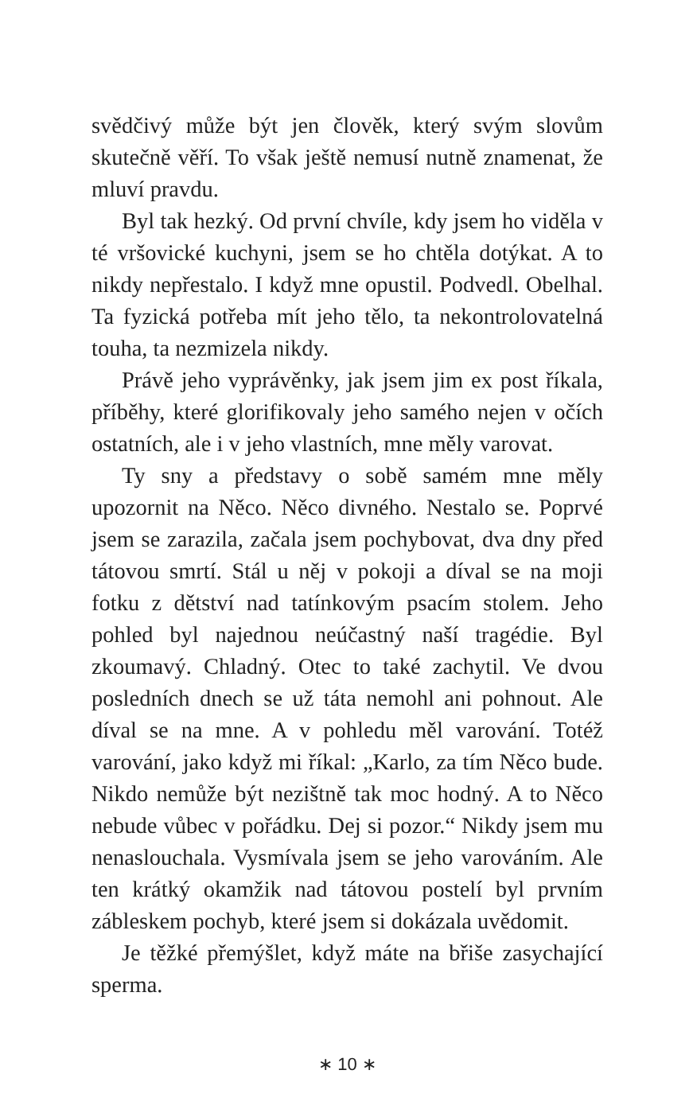svědčivý může být jen člověk, který svým slovům skutečně věří. To však ještě nemusí nutně znamenat, že mluví pravdu.
Byl tak hezký. Od první chvíle, kdy jsem ho viděla v té vršovické kuchyni, jsem se ho chtěla dotýkat. A to nikdy nepřestalo. I když mne opustil. Podvedl. Obelhal. Ta fyzická potřeba mít jeho tělo, ta nekontrolovatelná touha, ta nezmizela nikdy.
Právě jeho vyprávěnky, jak jsem jim ex post říkala, příběhy, které glorifikovaly jeho samého nejen v očích ostatních, ale i v jeho vlastních, mne měly varovat.
Ty sny a představy o sobě samém mne měly upozornit na Něco. Něco divného. Nestalo se. Poprvé jsem se zarazila, začala jsem pochybovat, dva dny před tátovou smrtí. Stál u něj v pokoji a díval se na moji fotku z dětství nad tatínkovým psacím stolem. Jeho pohled byl najednou neúčastný naší tragédie. Byl zkoumavý. Chladný. Otec to také zachytil. Ve dvou posledních dnech se už táta nemohl ani pohnout. Ale díval se na mne. A v pohledu měl varování. Totéž varování, jako když mi říkal: „Karlo, za tím Něco bude. Nikdo nemůže být nezištně tak moc hodný. A to Něco nebude vůbec v pořádku. Dej si pozor.“ Nikdy jsem mu nenaslouchala. Vysmívala jsem se jeho varováním. Ale ten krátký okamžik nad tátovou postelí byl prvním zábleskem pochyb, které jsem si dokázala uvědomit.
Je těžké přemýšlet, když máte na břiše zasychající sperma.
∗ 10 ∗